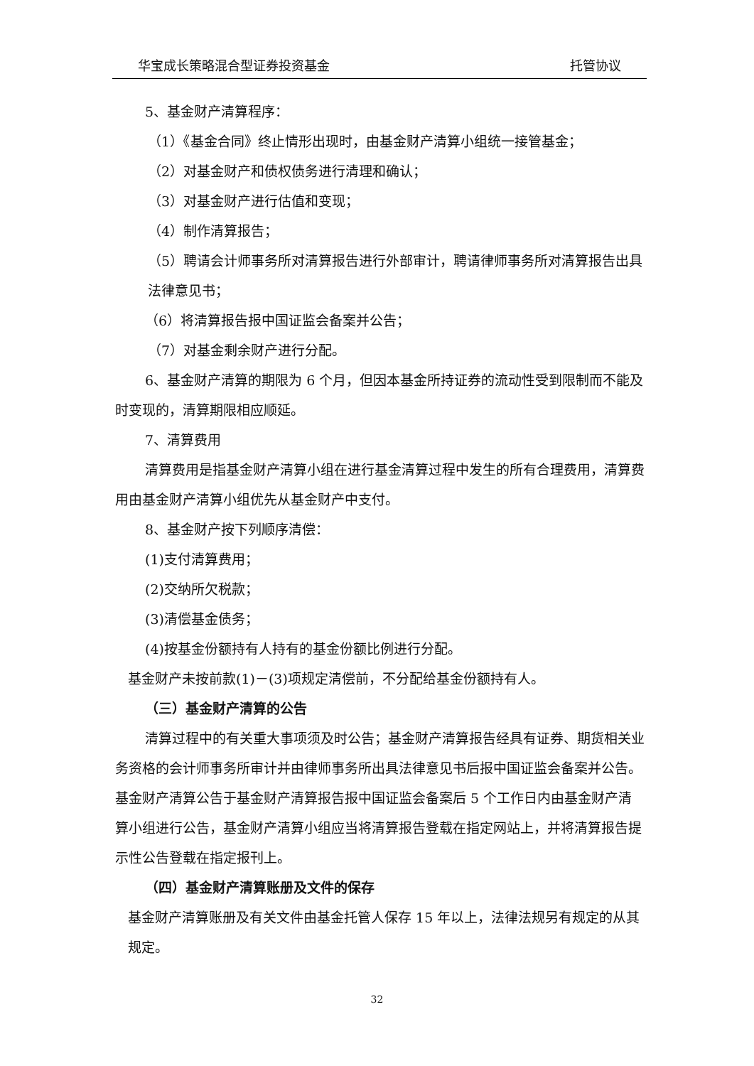华宝成长策略混合型证券投资基金 托管协议
5、基金财产清算程序：
（1）《基金合同》终止情形出现时，由基金财产清算小组统一接管基金；
（2）对基金财产和债权债务进行清理和确认；
（3）对基金财产进行估值和变现；
（4）制作清算报告；
（5）聘请会计师事务所对清算报告进行外部审计，聘请律师事务所对清算报告出具法律意见书；
（6）将清算报告报中国证监会备案并公告；
（7）对基金剩余财产进行分配。
6、基金财产清算的期限为 6 个月，但因本基金所持证券的流动性受到限制而不能及时变现的，清算期限相应顺延。
7、清算费用
清算费用是指基金财产清算小组在进行基金清算过程中发生的所有合理费用，清算费用由基金财产清算小组优先从基金财产中支付。
8、基金财产按下列顺序清偿：
(1)支付清算费用；
(2)交纳所欠税款；
(3)清偿基金债务；
(4)按基金份额持有人持有的基金份额比例进行分配。
基金财产未按前款(1)－(3)项规定清偿前，不分配给基金份额持有人。
（三）基金财产清算的公告
清算过程中的有关重大事项须及时公告；基金财产清算报告经具有证券、期货相关业务资格的会计师事务所审计并由律师事务所出具法律意见书后报中国证监会备案并公告。基金财产清算公告于基金财产清算报告报中国证监会备案后 5 个工作日内由基金财产清算小组进行公告，基金财产清算小组应当将清算报告登载在指定网站上，并将清算报告提示性公告登载在指定报刊上。
（四）基金财产清算账册及文件的保存
基金财产清算账册及有关文件由基金托管人保存 15 年以上，法律法规另有规定的从其规定。
32